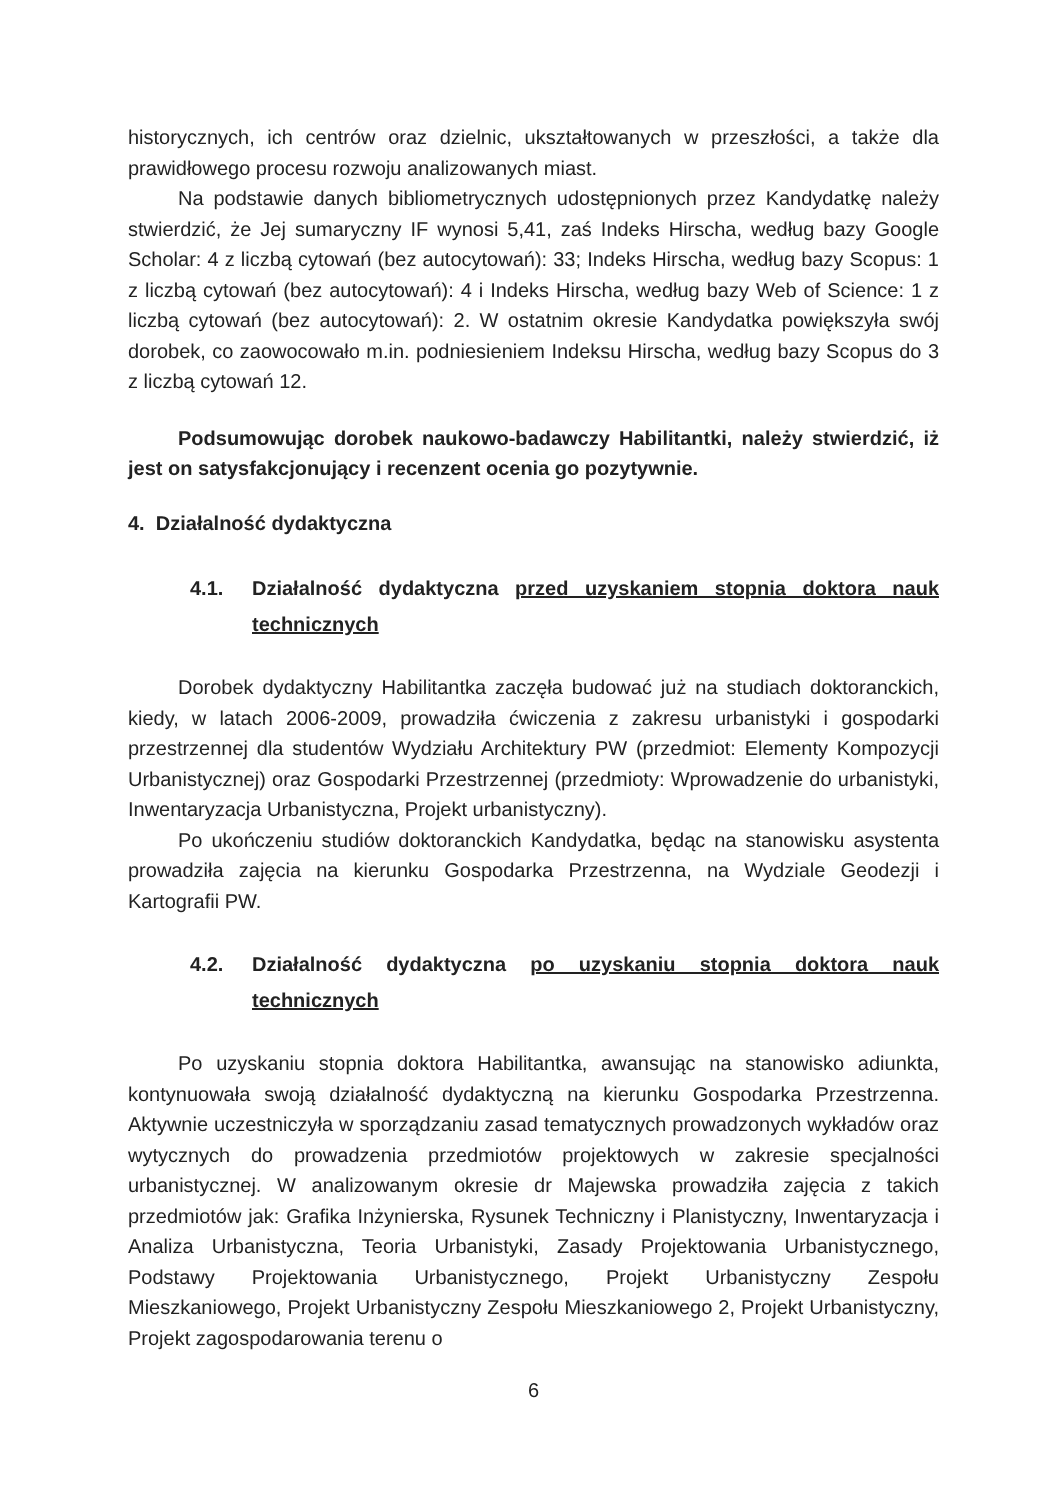historycznych, ich centrów oraz dzielnic, ukształtowanych w przeszłości, a także dla prawidłowego procesu rozwoju analizowanych miast.
Na podstawie danych bibliometrycznych udostępnionych przez Kandydatkę należy stwierdzić, że Jej sumaryczny IF wynosi 5,41, zaś Indeks Hirscha, według bazy Google Scholar: 4 z liczbą cytowań (bez autocytowań): 33; Indeks Hirscha, według bazy Scopus: 1 z liczbą cytowań (bez autocytowań): 4 i Indeks Hirscha, według bazy Web of Science: 1 z liczbą cytowań (bez autocytowań): 2. W ostatnim okresie Kandydatka powiększyła swój dorobek, co zaowocowało m.in. podniesieniem Indeksu Hirscha, według bazy Scopus do 3 z liczbą cytowań 12.
Podsumowując dorobek naukowo-badawczy Habilitantki, należy stwierdzić, iż jest on satysfakcjonujący i recenzent ocenia go pozytywnie.
4. Działalność dydaktyczna
4.1. Działalność dydaktyczna przed uzyskaniem stopnia doktora nauk technicznych
Dorobek dydaktyczny Habilitantka zaczęła budować już na studiach doktoranckich, kiedy, w latach 2006-2009, prowadziła ćwiczenia z zakresu urbanistyki i gospodarki przestrzennej dla studentów Wydziału Architektury PW (przedmiot: Elementy Kompozycji Urbanistycznej) oraz Gospodarki Przestrzennej (przedmioty: Wprowadzenie do urbanistyki, Inwentaryzacja Urbanistyczna, Projekt urbanistyczny).
Po ukończeniu studiów doktoranckich Kandydatka, będąc na stanowisku asystenta prowadziła zajęcia na kierunku Gospodarka Przestrzenna, na Wydziale Geodezji i Kartografii PW.
4.2. Działalność dydaktyczna po uzyskaniu stopnia doktora nauk technicznych
Po uzyskaniu stopnia doktora Habilitantka, awansując na stanowisko adiunkta, kontynuowała swoją działalność dydaktyczną na kierunku Gospodarka Przestrzenna. Aktywnie uczestniczyła w sporządzaniu zasad tematycznych prowadzonych wykładów oraz wytycznych do prowadzenia przedmiotów projektowych w zakresie specjalności urbanistycznej. W analizowanym okresie dr Majewska prowadziła zajęcia z takich przedmiotów jak: Grafika Inżynierska, Rysunek Techniczny i Planistyczny, Inwentaryzacja i Analiza Urbanistyczna, Teoria Urbanistyki, Zasady Projektowania Urbanistycznego, Podstawy Projektowania Urbanistycznego, Projekt Urbanistyczny Zespołu Mieszkaniowego, Projekt Urbanistyczny Zespołu Mieszkaniowego 2, Projekt Urbanistyczny, Projekt zagospodarowania terenu o
6